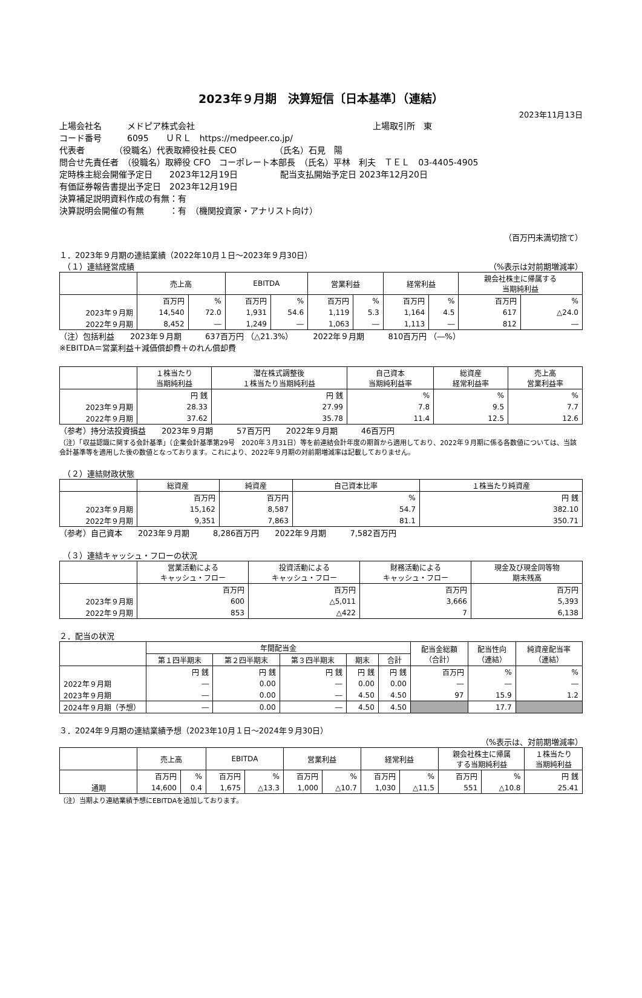2023年９月期　決算短信〔日本基準〕（連結）
2023年11月13日
上場会社名　　　メドピア株式会社　　　　　　　　　　　　　　　　　　　　　上場取引所　東
コード番号　　　6095　　ＵＲＬ　https://medpeer.co.jp/
代表者　　　　（役職名）代表取締役社長 CEO　　　　　（氏名）石見　陽
問合せ先責任者　（役職名）取締役 CFO　コーポレート本部長　（氏名）平林　利夫　ＴＥＬ　03-4405-4905
定時株主総会開催予定日　　2023年12月19日　　　　　配当支払開始予定日 2023年12月20日
有価証券報告書提出予定日　2023年12月19日
決算補足説明資料作成の有無：有
決算説明会開催の有無　　　：有　（機関投資家・アナリスト向け）
（百万円未満切捨て）
１．2023年９月期の連結業績（2022年10月１日～2023年９月30日）
　（１）連結経営成績 （%表示は対前期増減率）
| | 売上高 | | EBITDA | | 営業利益 | | 経常利益 | | 親会社株主に帰属する 当期純利益 | |
| --- | --- | --- | --- | --- | --- | --- | --- | --- | --- | --- |
| | 百万円 | % | 百万円 | % | 百万円 | % | 百万円 | % | 百万円 | % |
| 2023年９月期 | 14,540 | 72.0 | 1,931 | 54.6 | 1,119 | 5.3 | 1,164 | 4.5 | 617 | △24.0 |
| 2022年９月期 | 8,452 | ― | 1,249 | ― | 1,063 | ― | 1,113 | ― | 812 | ― |
（注）包括利益　　2023年９月期　　　637百万円 （△21.3%）　　　2022年９月期　　　810百万円 （―%）
※EBITDA＝営業利益＋減価償却費＋のれん償却費
| | １株当たり 当期純利益 | 潜在株式調整後 １株当たり当期純利益 | 自己資本 当期純利益率 | 総資産 経常利益率 | 売上高 営業利益率 |
| --- | --- | --- | --- | --- | --- |
| | 円 銭 | 円 銭 | % | % | % |
| 2023年９月期 | 28.33 | 27.99 | 7.8 | 9.5 | 7.7 |
| 2022年９月期 | 37.62 | 35.78 | 11.4 | 12.5 | 12.6 |
（参考）持分法投資損益　　2023年９月期　　　57百万円　　2022年９月期　　　46百万円
（注）「収益認識に関する会計基準」（企業会計基準第29号　2020年３月31日）等を前連結会計年度の期首から適用しており、2022年９月期に係る各数値については、当該会計基準等を適用した後の数値となっております。これにより、2022年９月期の対前期増減率は記載しておりません。
　（２）連結財政状態
| | 総資産 | 純資産 | 自己資本比率 | １株当たり純資産 |
| --- | --- | --- | --- | --- |
| | 百万円 | 百万円 | % | 円 銭 |
| 2023年９月期 | 15,162 | 8,587 | 54.7 | 382.10 |
| 2022年９月期 | 9,351 | 7,863 | 81.1 | 350.71 |
（参考）自己資本　　2023年９月期　　　8,286百万円　　2022年９月期　　　7,582百万円
　（３）連結キャッシュ・フローの状況
| | 営業活動による キャッシュ・フロー | 投資活動による キャッシュ・フロー | 財務活動による キャッシュ・フロー | 現金及び現金同等物 期末残高 |
| --- | --- | --- | --- | --- |
| | 百万円 | 百万円 | 百万円 | 百万円 |
| 2023年９月期 | 600 | △5,011 | 3,666 | 5,393 |
| 2022年９月期 | 853 | △422 | 7 | 6,138 |
２．配当の状況
| | 年間配当金 | | | | | 配当金総額 （合計） | 配当性向 （連結） | 純資産配当率 （連結） |
| --- | --- | --- | --- | --- | --- | --- | --- | --- |
| | 第１四半期末 | 第２四半期末 | 第３四半期末 | 期末 | 合計 | | | |
| | 円 銭 | 円 銭 | 円 銭 | 円 銭 | 円 銭 | 百万円 | % | % |
| 2022年９月期 | ― | 0.00 | ― | 0.00 | 0.00 | ― | ― | ― |
| 2023年９月期 | ― | 0.00 | ― | 4.50 | 4.50 | 97 | 15.9 | 1.2 |
| 2024年９月期（予想） | ― | 0.00 | ― | 4.50 | 4.50 | | 17.7 | |
３．2024年９月期の連結業績予想（2023年10月１日～2024年９月30日）
（%表示は、対前期増減率）
| | 売上高 | | EBITDA | | 営業利益 | | 経常利益 | | 親会社株主に帰属 する当期純利益 | | １株当たり 当期純利益 |
| --- | --- | --- | --- | --- | --- | --- | --- | --- | --- | --- | --- |
| | 百万円 | % | 百万円 | % | 百万円 | % | 百万円 | % | 百万円 | % | 円 銭 |
| 通期 | 14,600 | 0.4 | 1,675 | △13.3 | 1,000 | △10.7 | 1,030 | △11.5 | 551 | △10.8 | 25.41 |
（注）当期より連結業績予想にEBITDAを追加しております。